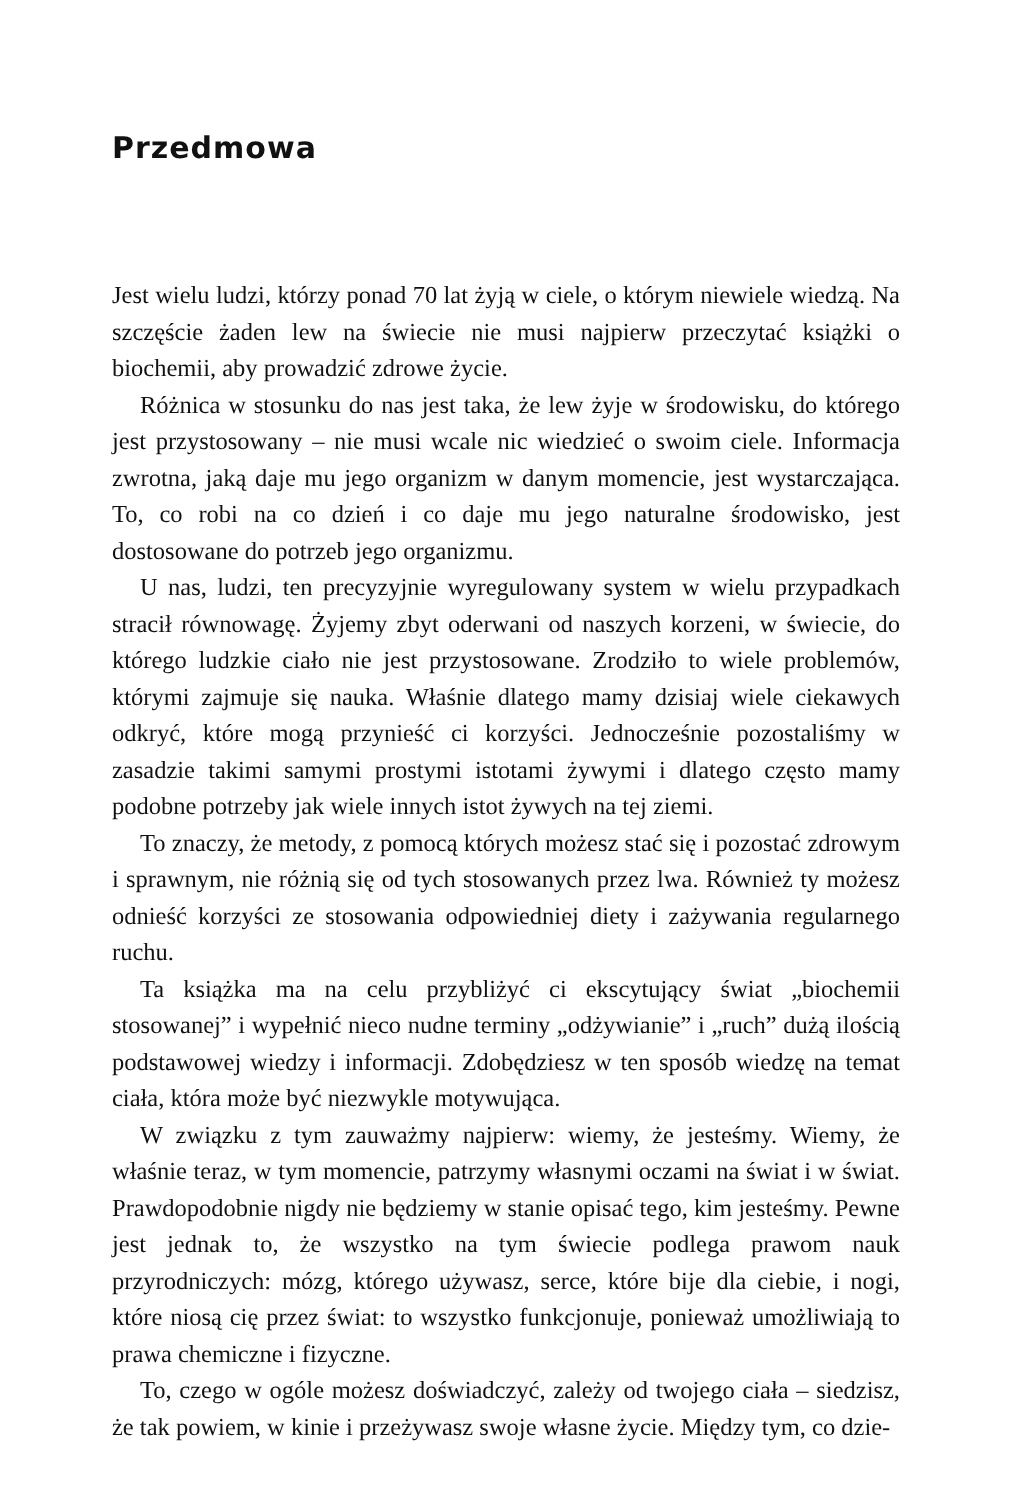Przedmowa
Jest wielu ludzi, którzy ponad 70 lat żyją w ciele, o którym niewiele wiedzą. Na szczęście żaden lew na świecie nie musi najpierw przeczytać książki o biochemii, aby prowadzić zdrowe życie.
Różnica w stosunku do nas jest taka, że lew żyje w środowisku, do którego jest przystosowany – nie musi wcale nic wiedzieć o swoim ciele. Informacja zwrotna, jaką daje mu jego organizm w danym momencie, jest wystarczająca. To, co robi na co dzień i co daje mu jego naturalne środowisko, jest dostosowane do potrzeb jego organizmu.
U nas, ludzi, ten precyzyjnie wyregulowany system w wielu przypadkach stracił równowagę. Żyjemy zbyt oderwani od naszych korzeni, w świecie, do którego ludzkie ciało nie jest przystosowane. Zrodziło to wiele problemów, którymi zajmuje się nauka. Właśnie dlatego mamy dzisiaj wiele ciekawych odkryć, które mogą przynieść ci korzyści. Jednocześnie pozostaliśmy w zasadzie takimi samymi prostymi istotami żywymi i dlatego często mamy podobne potrzeby jak wiele innych istot żywych na tej ziemi.
To znaczy, że metody, z pomocą których możesz stać się i pozostać zdrowym i sprawnym, nie różnią się od tych stosowanych przez lwa. Również ty możesz odnieść korzyści ze stosowania odpowiedniej diety i zażywania regularnego ruchu.
Ta książka ma na celu przybliżyć ci ekscytujący świat „biochemii stosowanej” i wypełnić nieco nudne terminy „odżywianie” i „ruch” dużą ilością podstawowej wiedzy i informacji. Zdobędziesz w ten sposób wiedzę na temat ciała, która może być niezwykle motywująca.
W związku z tym zauważmy najpierw: wiemy, że jesteśmy. Wiemy, że właśnie teraz, w tym momencie, patrzymy własnymi oczami na świat i w świat. Prawdopodobnie nigdy nie będziemy w stanie opisać tego, kim jesteśmy. Pewne jest jednak to, że wszystko na tym świecie podlega prawom nauk przyrodniczych: mózg, którego używasz, serce, które bije dla ciebie, i nogi, które niosą cię przez świat: to wszystko funkcjonuje, ponieważ umożliwiają to prawa chemiczne i fizyczne.
To, czego w ogóle możesz doświadczyć, zależy od twojego ciała – siedzisz, że tak powiem, w kinie i przeżywasz swoje własne życie. Między tym, co dzie-